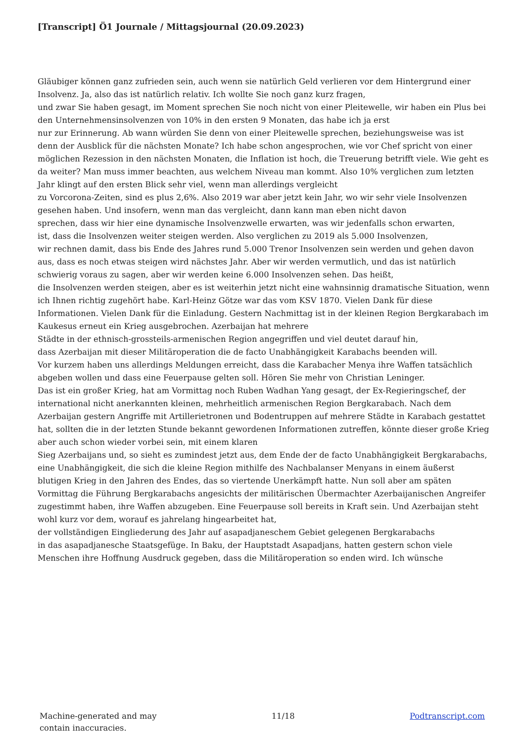[Transcript] Ö1 Journale / Mittagsjournal (20.09.2023)
Gläubiger können ganz zufrieden sein, auch wenn sie natürlich Geld verlieren vor dem Hintergrund einer Insolvenz. Ja, also das ist natürlich relativ. Ich wollte Sie noch ganz kurz fragen,
und zwar Sie haben gesagt, im Moment sprechen Sie noch nicht von einer Pleitewelle, wir haben ein Plus bei den Unternehmensinsolvenzen von 10% in den ersten 9 Monaten, das habe ich ja erst
nur zur Erinnerung. Ab wann würden Sie denn von einer Pleitewelle sprechen, beziehungsweise was ist
denn der Ausblick für die nächsten Monate? Ich habe schon angesprochen, wie vor Chef spricht von einer möglichen Rezession in den nächsten Monaten, die Inflation ist hoch, die Treuerung betrifft viele. Wie geht es da weiter? Man muss immer beachten, aus welchem Niveau man kommt. Also 10% verglichen zum letzten Jahr klingt auf den ersten Blick sehr viel, wenn man allerdings vergleicht
zu Vorcorona-Zeiten, sind es plus 2,6%. Also 2019 war aber jetzt kein Jahr, wo wir sehr viele Insolvenzen gesehen haben. Und insofern, wenn man das vergleicht, dann kann man eben nicht davon
sprechen, dass wir hier eine dynamische Insolvenzwelle erwarten, was wir jedenfalls schon erwarten,
ist, dass die Insolvenzen weiter steigen werden. Also verglichen zu 2019 als 5.000 Insolvenzen,
wir rechnen damit, dass bis Ende des Jahres rund 5.000 Trenor Insolvenzen sein werden und gehen davon aus, dass es noch etwas steigen wird nächstes Jahr. Aber wir werden vermutlich, und das ist natürlich schwierig voraus zu sagen, aber wir werden keine 6.000 Insolvenzen sehen. Das heißt,
die Insolvenzen werden steigen, aber es ist weiterhin jetzt nicht eine wahnsinnig dramatische Situation, wenn ich Ihnen richtig zugehört habe. Karl-Heinz Götze war das vom KSV 1870. Vielen Dank für diese Informationen. Vielen Dank für die Einladung. Gestern Nachmittag ist in der kleinen Region Bergkarabach im Kaukesus erneut ein Krieg ausgebrochen. Azerbaijan hat mehrere
Städte in der ethnisch-grossteils-armenischen Region angegriffen und viel deutet darauf hin,
dass Azerbaijan mit dieser Militäroperation die de facto Unabhängigkeit Karabachs beenden will.
Vor kurzem haben uns allerdings Meldungen erreicht, dass die Karabacher Menya ihre Waffen tatsächlich abgeben wollen und dass eine Feuerpause gelten soll. Hören Sie mehr von Christian Leninger.
Das ist ein großer Krieg, hat am Vormittag noch Ruben Wadhan Yang gesagt, der Ex-Regieringschef, der international nicht anerkannten kleinen, mehrheitlich armenischen Region Bergkarabach. Nach dem Azerbaijan gestern Angriffe mit Artillerietronen und Bodentruppen auf mehrere Städte in Karabach gestattet hat, sollten die in der letzten Stunde bekannt gewordenen Informationen zutreffen, könnte dieser große Krieg aber auch schon wieder vorbei sein, mit einem klaren
Sieg Azerbaijans und, so sieht es zumindest jetzt aus, dem Ende der de facto Unabhängigkeit Bergkarabachs,
eine Unabhängigkeit, die sich die kleine Region mithilfe des Nachbalanser Menyans in einem äußerst
blutigen Krieg in den Jahren des Endes, das so viertende Unerkämpft hatte. Nun soll aber am späten Vormittag die Führung Bergkarabachs angesichts der militärischen Übermachter Azerbaijanischen Angreifer zugestimmt haben, ihre Waffen abzugeben. Eine Feuerpause soll bereits in Kraft sein. Und Azerbaijan steht wohl kurz vor dem, worauf es jahrelang hingearbeitet hat,
der vollständigen Eingliederung des Jahr auf asapadjaneschem Gebiet gelegenen Bergkarabachs
in das asapadjanesche Staatsgefüge. In Baku, der Hauptstadt Asapadjans, hatten gestern schon viele Menschen ihre Hoffnung Ausdruck gegeben, dass die Militäroperation so enden wird. Ich wünsche
Machine-generated and may
contain inaccuracies.
11/18 Podtranscript.com